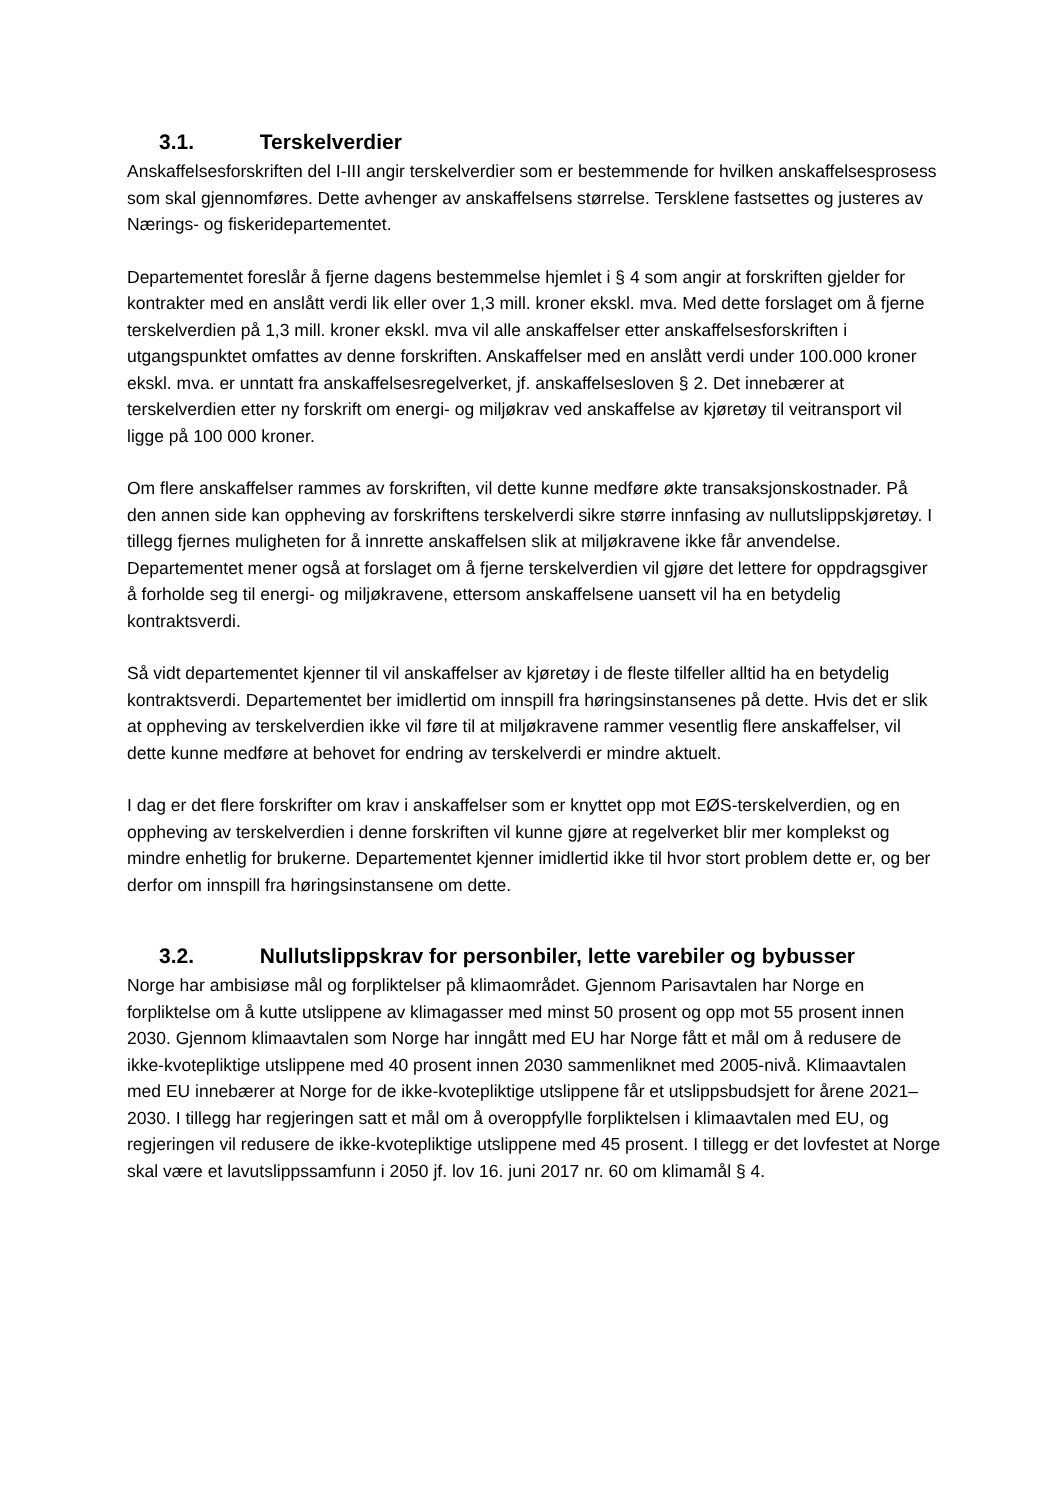3.1. Terskelverdier
Anskaffelsesforskriften del I-III angir terskelverdier som er bestemmende for hvilken anskaffelsesprosess som skal gjennomføres. Dette avhenger av anskaffelsens størrelse. Tersklene fastsettes og justeres av Nærings- og fiskeridepartementet.
Departementet foreslår å fjerne dagens bestemmelse hjemlet i § 4 som angir at forskriften gjelder for kontrakter med en anslått verdi lik eller over 1,3 mill. kroner ekskl. mva. Med dette forslaget om å fjerne terskelverdien på 1,3 mill. kroner ekskl. mva vil alle anskaffelser etter anskaffelsesforskriften i utgangspunktet omfattes av denne forskriften. Anskaffelser med en anslått verdi under 100.000 kroner ekskl. mva. er unntatt fra anskaffelsesregelverket, jf. anskaffelsesloven § 2. Det innebærer at terskelverdien etter ny forskrift om energi- og miljøkrav ved anskaffelse av kjøretøy til veitransport vil ligge på 100 000 kroner.
Om flere anskaffelser rammes av forskriften, vil dette kunne medføre økte transaksjonskostnader. På den annen side kan oppheving av forskriftens terskelverdi sikre større innfasing av nullutslippskjøretøy. I tillegg fjernes muligheten for å innrette anskaffelsen slik at miljøkravene ikke får anvendelse. Departementet mener også at forslaget om å fjerne terskelverdien vil gjøre det lettere for oppdragsgiver å forholde seg til energi- og miljøkravene, ettersom anskaffelsene uansett vil ha en betydelig kontraktsverdi.
Så vidt departementet kjenner til vil anskaffelser av kjøretøy i de fleste tilfeller alltid ha en betydelig kontraktsverdi. Departementet ber imidlertid om innspill fra høringsinstansenes på dette. Hvis det er slik at oppheving av terskelverdien ikke vil føre til at miljøkravene rammer vesentlig flere anskaffelser, vil dette kunne medføre at behovet for endring av terskelverdi er mindre aktuelt.
I dag er det flere forskrifter om krav i anskaffelser som er knyttet opp mot EØS-terskelverdien, og en oppheving av terskelverdien i denne forskriften vil kunne gjøre at regelverket blir mer komplekst og mindre enhetlig for brukerne. Departementet kjenner imidlertid ikke til hvor stort problem dette er, og ber derfor om innspill fra høringsinstansene om dette.
3.2. Nullutslippskrav for personbiler, lette varebiler og bybusser
Norge har ambisiøse mål og forpliktelser på klimaområdet. Gjennom Parisavtalen har Norge en forpliktelse om å kutte utslippene av klimagasser med minst 50 prosent og opp mot 55 prosent innen 2030. Gjennom klimaavtalen som Norge har inngått med EU har Norge fått et mål om å redusere de ikke-kvotepliktige utslippene med 40 prosent innen 2030 sammenliknet med 2005-nivå. Klimaavtalen med EU innebærer at Norge for de ikke-kvotepliktige utslippene får et utslippsbudsjett for årene 2021–2030. I tillegg har regjeringen satt et mål om å overoppfylle forpliktelsen i klimaavtalen med EU, og regjeringen vil redusere de ikke-kvotepliktige utslippene med 45 prosent. I tillegg er det lovfestet at Norge skal være et lavutslippssamfunn i 2050 jf. lov 16. juni 2017 nr. 60 om klimamål § 4.